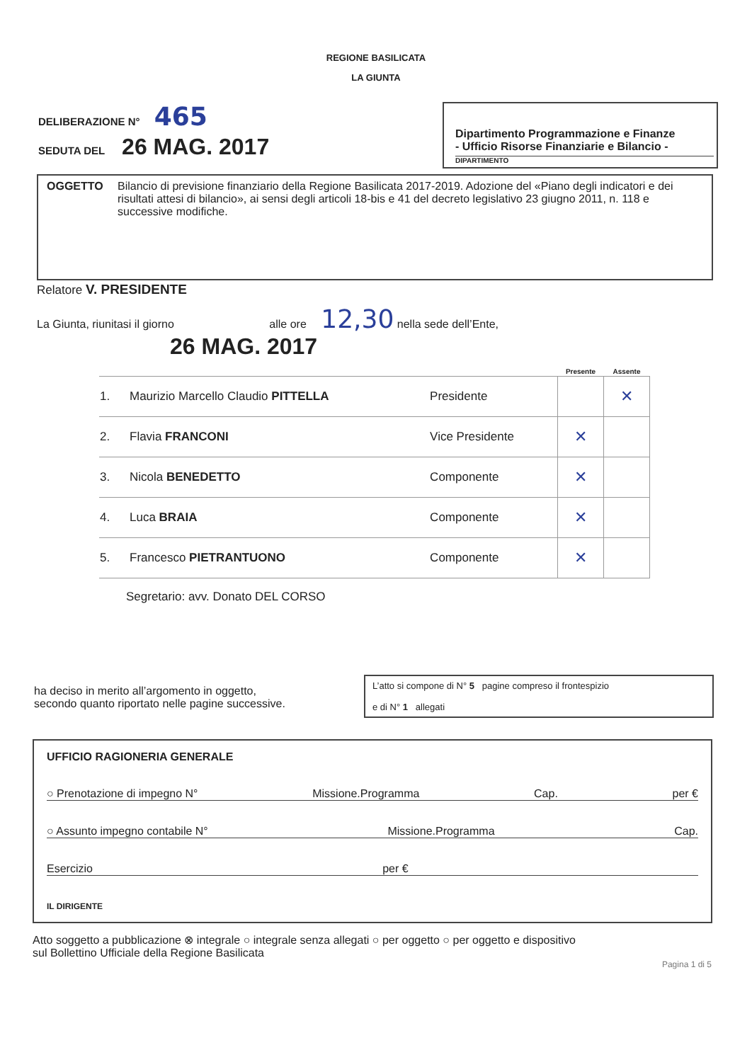REGIONE BASILICATA
LA GIUNTA
DELIBERAZIONE N° 465
SEDUTA DEL 26 MAG. 2017
Dipartimento Programmazione e Finanze
- Ufficio Risorse Finanziarie e Bilancio -
DIPARTIMENTO
OGGETTO Bilancio di previsione finanziario della Regione Basilicata 2017-2019. Adozione del «Piano degli indicatori e dei risultati attesi di bilancio», ai sensi degli articoli 18-bis e 41 del decreto legislativo 23 giugno 2011, n. 118 e successive modifiche.
Relatore V. PRESIDENTE
La Giunta, riunitasi il giorno alle ore 12,30 nella sede dell’Ente,
26 MAG. 2017
| | | | Presente | Assente |
| --- | --- | --- | --- | --- |
| 1. | Maurizio Marcello Claudio PITTELLA | Presidente | | ✕ |
| 2. | Flavia FRANCONI | Vice Presidente | ✕ | |
| 3. | Nicola BENEDETTO | Componente | ✕ | |
| 4. | Luca BRAIA | Componente | ✕ | |
| 5. | Francesco PIETRANTUONO | Componente | ✕ | |
Segretario: avv. Donato DEL CORSO
ha deciso in merito all’argomento in oggetto,
secondo quanto riportato nelle pagine successive.
L’atto si compone di N° 5 pagine compreso il frontespizio
e di N° 1 allegati
UFFICIO RAGIONERIA GENERALE
○ Prenotazione di impegno N° Missione.Programma Cap. per €
○ Assunto impegno contabile N° Missione.Programma Cap.
Esercizio per €
IL DIRIGENTE
Atto soggetto a pubblicazione ⊗ integrale ○ integrale senza allegati ○ per oggetto ○ per oggetto e dispositivo
sul Bollettino Ufficiale della Regione Basilicata
Pagina 1 di 5